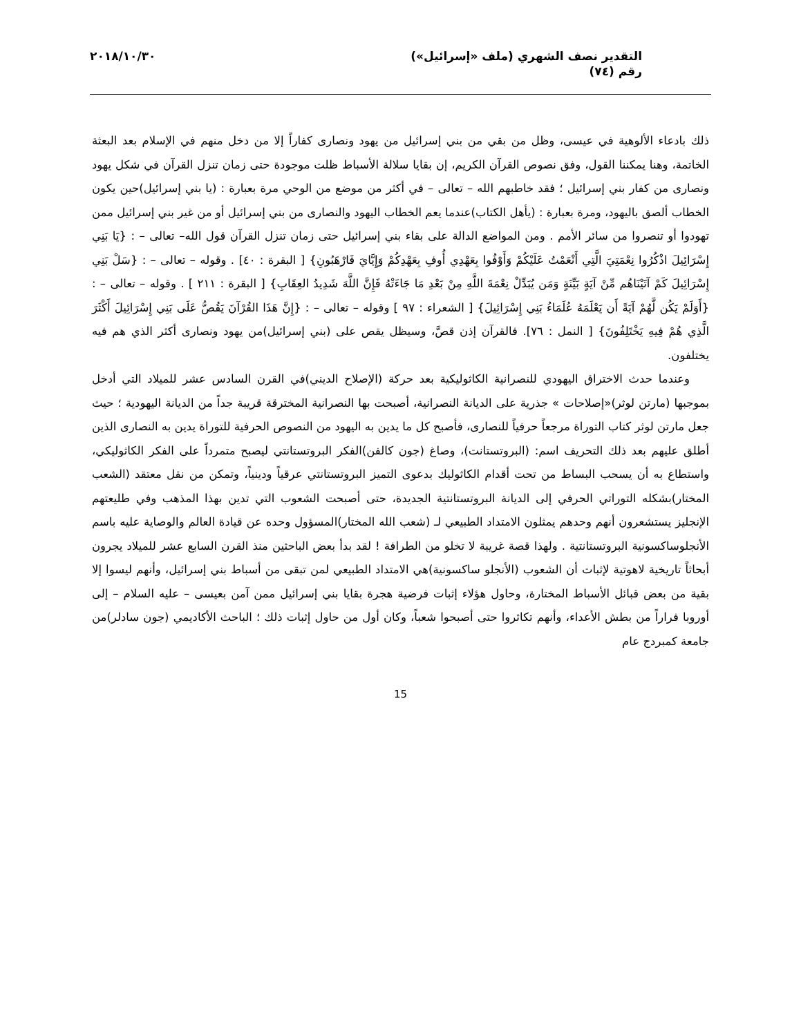التقدير نصف الشهري (ملف «إسرائيل»)
رقم (٧٤)
٢٠١٨/١٠/٣٠
ذلك بادعاء الألوهية في عيسى، وظل من بقي من بني إسرائيل من يهود ونصارى كفاراً إلا من دخل منهم في الإسلام بعد البعثة الخاتمة، وهنا يمكننا القول، وفق نصوص القرآن الكريم، إن بقايا سلالة الأسباط ظلت موجودة حتى زمان تنزل القرآن في شكل يهود ونصارى من كفار بني إسرائيل ؛ فقد خاطبهم الله – تعالى – في أكثر من موضع من الوحي مرة بعبارة : (يا بني إسرائيل)حين يكون الخطاب ألصق باليهود، ومرة بعبارة : (يأهل الكتاب)عندما يعم الخطاب اليهود والنصارى من بني إسرائيل أو من غير بني إسرائيل ممن تهودوا أو تنصروا من سائر الأمم . ومن المواضع الدالة على بقاء بني إسرائيل حتى زمان تنزل القرآن قول الله– تعالى – : {يَا بَنِي إِسْرَائِيلَ اذْكُرُوا نِعْمَتِيَ الَّتِي أَنْعَمْتُ عَلَيْكُمْ وَأَوْفُوا بِعَهْدِي أُوفِ بِعَهْدِكُمْ وَإِيَّايَ فَارْهَبُونِ} [ البقرة : ٤٠] . وقوله – تعالى – : {سَلْ بَنِي إِسْرَائِيلَ كَمْ آتَيْنَاهُم مِّنْ آيَةٍ بَيِّنَةٍ وَمَن يُبَدِّلْ نِعْمَةَ اللَّهِ مِنْ بَعْدِ مَا جَاءَتْهُ فَإِنَّ اللَّهَ شَدِيدُ العِقَابِ} [ البقرة : ٢١١ ] . وقوله – تعالى – : {أَوَلَمْ يَكُن لَّهُمْ آيَةً أَن يَعْلَمَهُ عُلَمَاءُ بَنِي إِسْرَائِيلَ} [ الشعراء : ٩٧ ] وقوله – تعالى – : {إِنَّ هَذَا القُرْآنَ يَقُصُّ عَلَى بَنِي إِسْرَائِيلَ أَكْثَرَ الَّذِي هُمْ فِيهِ يَخْتَلِفُونَ} [ النمل : ٧٦]. فالقرآن إذن قصَّ، وسيظل يقص على (بني إسرائيل)من يهود ونصارى أكثر الذي هم فيه يختلفون.
وعندما حدث الاختراق اليهودي للنصرانية الكاثوليكية بعد حركة (الإصلاح الديني)في القرن السادس عشر للميلاد التي أدخل بموجبها (مارتن لوثر)«إصلاحات » جذرية على الديانة النصرانية، أصبحت بها النصرانية المخترقة قريبة جداً من الديانة اليهودية ؛ حيث جعل مارتن لوثر كتاب التوراة مرجعاً حرفياً للنصارى، فأصبح كل ما يدين به اليهود من النصوص الحرفية للتوراة يدين به النصارى الذين أطلق عليهم بعد ذلك التحريف اسم: (البروتستانت)، وصاغ (جون كالفن)الفكر البروتستانتي ليصبح متمرداً على الفكر الكاثوليكي، واستطاع به أن يسحب البساط من تحت أقدام الكاثوليك بدعوى التميز البروتستانتي عرقياً ودينياً، وتمكن من نقل معتقد (الشعب المختار)بشكله التوراتي الحرفي إلى الديانة البروتستانتية الجديدة، حتى أصبحت الشعوب التي تدين بهذا المذهب وفي طليعتهم الإنجليز يستشعرون أنهم وحدهم يمثلون الامتداد الطبيعي لـ (شعب الله المختار)المسؤول وحده عن قيادة العالم والوصاية عليه باسم الأنجلوساكسونية البروتستانتية . ولهذا قصة غريبة لا تخلو من الطرافة ! لقد بدأ بعض الباحثين منذ القرن السابع عشر للميلاد يجرون أبحاثاً تاريخية لاهوتية لإثبات أن الشعوب (الأنجلو ساكسونية)هي الامتداد الطبيعي لمن تبقى من أسباط بني إسرائيل، وأنهم ليسوا إلا بقية من بعض قبائل الأسباط المختارة، وحاول هؤلاء إثبات فرضية هجرة بقايا بني إسرائيل ممن آمن بعيسى – عليه السلام – إلى أوروبا فراراً من بطش الأعداء، وأنهم تكاثروا حتى أصبحوا شعباً، وكان أول من حاول إثبات ذلك ؛ الباحث الأكاديمي (جون سادلر)من جامعة كمبردج عام
15